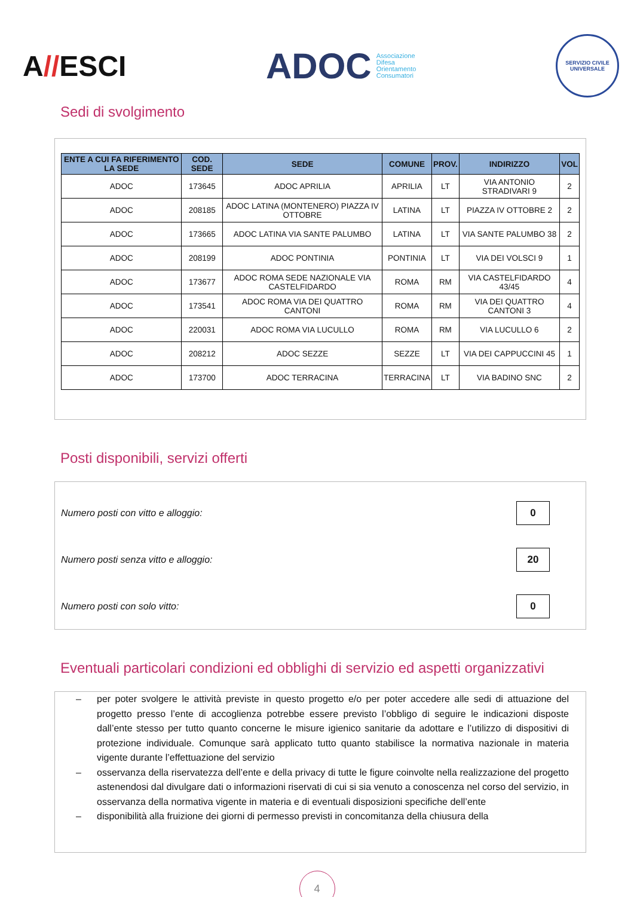A//ESCI
ADOC Associazione
Difesa
Orientamento
Consumatori
SERVIZIO CIVILE UNIVERSALE
Sedi di svolgimento
| ENTE A CUI FA RIFERIMENTO LA SEDE | COD. SEDE | SEDE | COMUNE | PROV. | INDIRIZZO | VOL |
| --- | --- | --- | --- | --- | --- | --- |
| ADOC | 173645 | ADOC APRILIA | APRILIA | LT | VIA ANTONIO STRADIVARI 9 | 2 |
| ADOC | 208185 | ADOC LATINA (MONTENERO) PIAZZA IV OTTOBRE | LATINA | LT | PIAZZA IV OTTOBRE 2 | 2 |
| ADOC | 173665 | ADOC LATINA VIA SANTE PALUMBO | LATINA | LT | VIA SANTE PALUMBO 38 | 2 |
| ADOC | 208199 | ADOC PONTINIA | PONTINIA | LT | VIA DEI VOLSCI 9 | 1 |
| ADOC | 173677 | ADOC ROMA SEDE NAZIONALE VIA CASTELFIDARDO | ROMA | RM | VIA CASTELFIDARDO 43/45 | 4 |
| ADOC | 173541 | ADOC ROMA VIA DEI QUATTRO CANTONI | ROMA | RM | VIA DEI QUATTRO CANTONI 3 | 4 |
| ADOC | 220031 | ADOC ROMA VIA LUCULLO | ROMA | RM | VIA LUCULLO 6 | 2 |
| ADOC | 208212 | ADOC SEZZE | SEZZE | LT | VIA DEI CAPPUCCINI 45 | 1 |
| ADOC | 173700 | ADOC TERRACINA | TERRACINA | LT | VIA BADINO SNC | 2 |
Posti disponibili, servizi offerti
Numero posti con vitto e alloggio: 0
Numero posti senza vitto e alloggio: 20
Numero posti con solo vitto: 0
Eventuali particolari condizioni ed obblighi di servizio ed aspetti organizzativi
– per poter svolgere le attività previste in questo progetto e/o per poter accedere alle sedi di attuazione del progetto presso l’ente di accoglienza potrebbe essere previsto l’obbligo di seguire le indicazioni disposte dall’ente stesso per tutto quanto concerne le misure igienico sanitarie da adottare e l’utilizzo di dispositivi di protezione individuale. Comunque sarà applicato tutto quanto stabilisce la normativa nazionale in materia vigente durante l’effettuazione del servizio
– osservanza della riservatezza dell’ente e della privacy di tutte le figure coinvolte nella realizzazione del progetto astenendosi dal divulgare dati o informazioni riservati di cui si sia venuto a conoscenza nel corso del servizio, in osservanza della normativa vigente in materia e di eventuali disposizioni specifiche dell’ente
– disponibilità alla fruizione dei giorni di permesso previsti in concomitanza della chiusura della
4